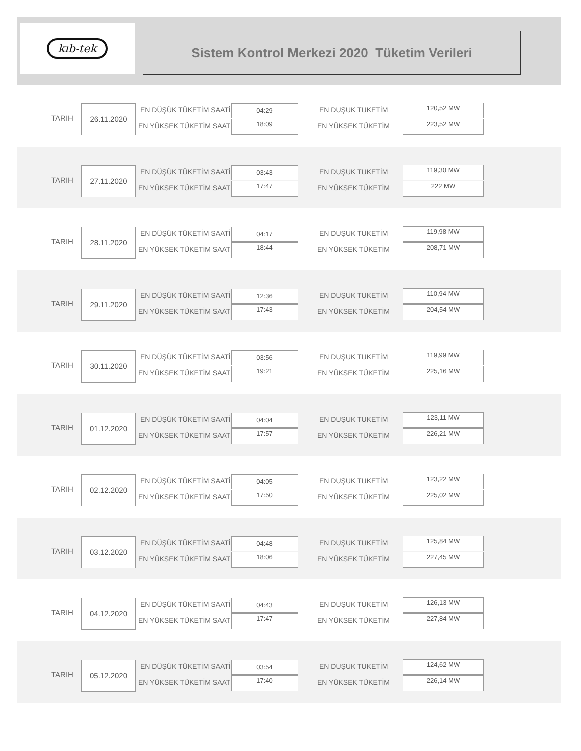kıb-tek
Sistem Kontrol Merkezi 2020 Tüketim Verileri
TARIH
26.11.2020 EN DÜŞÜK TÜKETİM SAATİ
EN YÜKSEK TÜKETİM SAATİ
04:29
18:09
EN DUŞUK TUKETİM
EN YÜKSEK TÜKETİM
120,52 MW
223,52 MW
TARIH
27.11.2020 EN DÜŞÜK TÜKETİM SAATİ
EN YÜKSEK TÜKETİM SAATİ
03:43
17:47
EN DUŞUK TUKETİM
EN YÜKSEK TÜKETİM
119,30 MW
222 MW
TARIH
28.11.2020 EN DÜŞÜK TÜKETİM SAATİ
EN YÜKSEK TÜKETİM SAATİ
04:17
18:44
EN DUŞUK TUKETİM
EN YÜKSEK TÜKETİM
119,98 MW
208,71 MW
TARIH
29.11.2020 EN DÜŞÜK TÜKETİM SAATİ
EN YÜKSEK TÜKETİM SAATİ
12:36
17:43
EN DUŞUK TUKETİM
EN YÜKSEK TÜKETİM
110,94 MW
204,54 MW
TARIH
30.11.2020 EN DÜŞÜK TÜKETİM SAATİ
EN YÜKSEK TÜKETİM SAATİ
03:56
19:21
EN DUŞUK TUKETİM
EN YÜKSEK TÜKETİM
119,99 MW
225,16 MW
TARIH
01.12.2020 EN DÜŞÜK TÜKETİM SAATİ
EN YÜKSEK TÜKETİM SAATİ
04:04
17:57
EN DUŞUK TUKETİM
EN YÜKSEK TÜKETİM
123,11 MW
226,21 MW
TARIH
02.12.2020 EN DÜŞÜK TÜKETİM SAATİ
EN YÜKSEK TÜKETİM SAATİ
04:05
17:50
EN DUŞUK TUKETİM
EN YÜKSEK TÜKETİM
123,22 MW
225,02 MW
TARIH
03.12.2020 EN DÜŞÜK TÜKETİM SAATİ
EN YÜKSEK TÜKETİM SAATİ
04:48
18:06
EN DUŞUK TUKETİM
EN YÜKSEK TÜKETİM
125,84 MW
227,45 MW
TARIH
04.12.2020 EN DÜŞÜK TÜKETİM SAATİ
EN YÜKSEK TÜKETİM SAATİ
04:43
17:47
EN DUŞUK TUKETİM
EN YÜKSEK TÜKETİM
126,13 MW
227,84 MW
TARIH
05.12.2020 EN DÜŞÜK TÜKETİM SAATİ
EN YÜKSEK TÜKETİM SAATİ
03:54
17:40
EN DUŞUK TUKETİM
EN YÜKSEK TÜKETİM
124,62 MW
226,14 MW